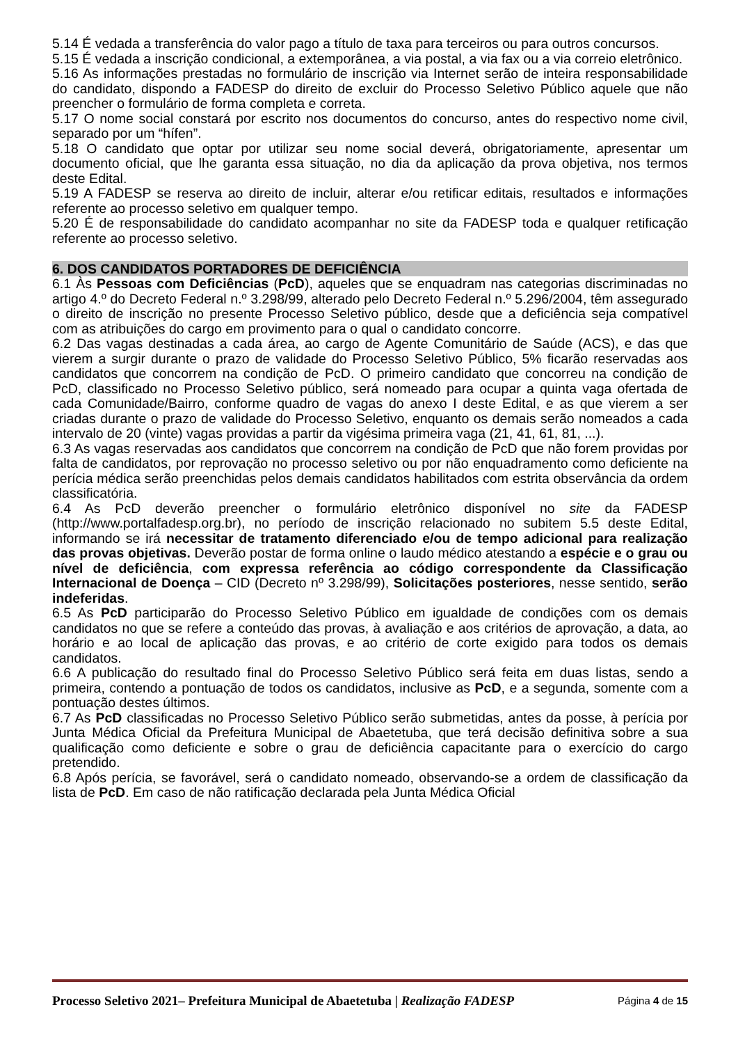5.14 É vedada a transferência do valor pago a título de taxa para terceiros ou para outros concursos.
5.15 É vedada a inscrição condicional, a extemporânea, a via postal, a via fax ou a via correio eletrônico.
5.16 As informações prestadas no formulário de inscrição via Internet serão de inteira responsabilidade do candidato, dispondo a FADESP do direito de excluir do Processo Seletivo Público aquele que não preencher o formulário de forma completa e correta.
5.17 O nome social constará por escrito nos documentos do concurso, antes do respectivo nome civil, separado por um “hífen”.
5.18 O candidato que optar por utilizar seu nome social deverá, obrigatoriamente, apresentar um documento oficial, que lhe garanta essa situação, no dia da aplicação da prova objetiva, nos termos deste Edital.
5.19 A FADESP se reserva ao direito de incluir, alterar e/ou retificar editais, resultados e informações referente ao processo seletivo em qualquer tempo.
5.20 É de responsabilidade do candidato acompanhar no site da FADESP toda e qualquer retificação referente ao processo seletivo.
6. DOS CANDIDATOS PORTADORES DE DEFICIÊNCIA
6.1 Às Pessoas com Deficiências (PcD), aqueles que se enquadram nas categorias discriminadas no artigo 4.º do Decreto Federal n.º 3.298/99, alterado pelo Decreto Federal n.º 5.296/2004, têm assegurado o direito de inscrição no presente Processo Seletivo público, desde que a deficiência seja compatível com as atribuições do cargo em provimento para o qual o candidato concorre.
6.2 Das vagas destinadas a cada área, ao cargo de Agente Comunitário de Saúde (ACS), e das que vierem a surgir durante o prazo de validade do Processo Seletivo Público, 5% ficarão reservadas aos candidatos que concorrem na condição de PcD. O primeiro candidato que concorreu na condição de PcD, classificado no Processo Seletivo público, será nomeado para ocupar a quinta vaga ofertada de cada Comunidade/Bairro, conforme quadro de vagas do anexo I deste Edital, e as que vierem a ser criadas durante o prazo de validade do Processo Seletivo, enquanto os demais serão nomeados a cada intervalo de 20 (vinte) vagas providas a partir da vigésima primeira vaga (21, 41, 61, 81, ...).
6.3 As vagas reservadas aos candidatos que concorrem na condição de PcD que não forem providas por falta de candidatos, por reprovação no processo seletivo ou por não enquadramento como deficiente na perícia médica serão preenchidas pelos demais candidatos habilitados com estrita observância da ordem classificatória.
6.4 As PcD deverão preencher o formulário eletrônico disponível no site da FADESP (http://www.portalfadesp.org.br), no período de inscrição relacionado no subitem 5.5 deste Edital, informando se irá necessitar de tratamento diferenciado e/ou de tempo adicional para realização das provas objetivas. Deverão postar de forma online o laudo médico atestando a espécie e o grau ou nível de deficiência, com expressa referência ao código correspondente da Classificação Internacional de Doença – CID (Decreto nº 3.298/99), Solicitações posteriores, nesse sentido, serão indeferidas.
6.5 As PcD participarão do Processo Seletivo Público em igualdade de condições com os demais candidatos no que se refere a conteúdo das provas, à avaliação e aos critérios de aprovação, a data, ao horário e ao local de aplicação das provas, e ao critério de corte exigido para todos os demais candidatos.
6.6 A publicação do resultado final do Processo Seletivo Público será feita em duas listas, sendo a primeira, contendo a pontuação de todos os candidatos, inclusive as PcD, e a segunda, somente com a pontuação destes últimos.
6.7 As PcD classificadas no Processo Seletivo Público serão submetidas, antes da posse, à perícia por Junta Médica Oficial da Prefeitura Municipal de Abaetetuba, que terá decisão definitiva sobre a sua qualificação como deficiente e sobre o grau de deficiência capacitante para o exercício do cargo pretendido.
6.8 Após perícia, se favorável, será o candidato nomeado, observando-se a ordem de classificação da lista de PcD. Em caso de não ratificação declarada pela Junta Médica Oficial
Processo Seletivo 2021– Prefeitura Municipal de Abaetetuba | Realização FADESP Página 4 de 15